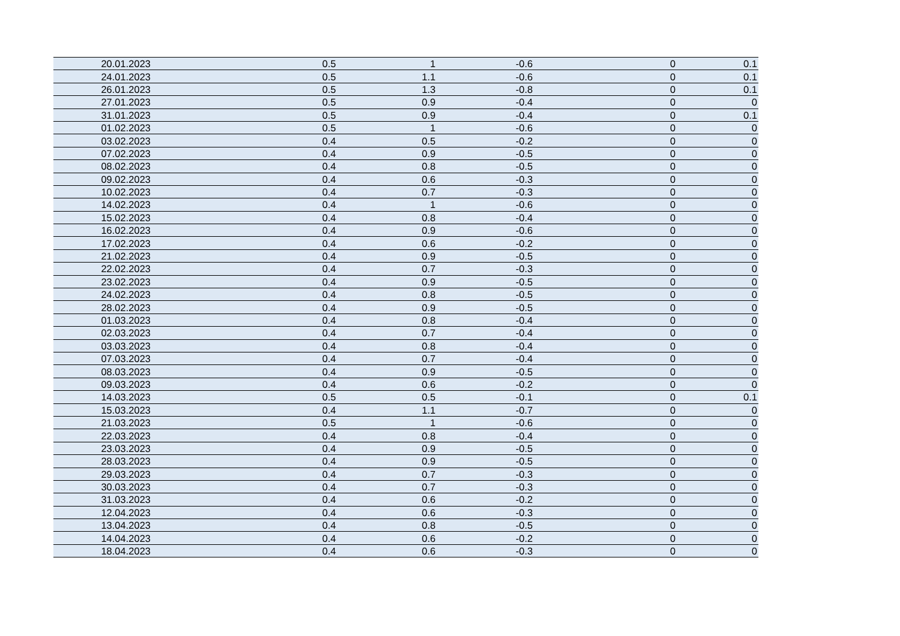| 20.01.2023 | 0.5 | 1 | -0.6 | 0 | 0.1 |
| 24.01.2023 | 0.5 | 1.1 | -0.6 | 0 | 0.1 |
| 26.01.2023 | 0.5 | 1.3 | -0.8 | 0 | 0.1 |
| 27.01.2023 | 0.5 | 0.9 | -0.4 | 0 | 0 |
| 31.01.2023 | 0.5 | 0.9 | -0.4 | 0 | 0.1 |
| 01.02.2023 | 0.5 | 1 | -0.6 | 0 | 0 |
| 03.02.2023 | 0.4 | 0.5 | -0.2 | 0 | 0 |
| 07.02.2023 | 0.4 | 0.9 | -0.5 | 0 | 0 |
| 08.02.2023 | 0.4 | 0.8 | -0.5 | 0 | 0 |
| 09.02.2023 | 0.4 | 0.6 | -0.3 | 0 | 0 |
| 10.02.2023 | 0.4 | 0.7 | -0.3 | 0 | 0 |
| 14.02.2023 | 0.4 | 1 | -0.6 | 0 | 0 |
| 15.02.2023 | 0.4 | 0.8 | -0.4 | 0 | 0 |
| 16.02.2023 | 0.4 | 0.9 | -0.6 | 0 | 0 |
| 17.02.2023 | 0.4 | 0.6 | -0.2 | 0 | 0 |
| 21.02.2023 | 0.4 | 0.9 | -0.5 | 0 | 0 |
| 22.02.2023 | 0.4 | 0.7 | -0.3 | 0 | 0 |
| 23.02.2023 | 0.4 | 0.9 | -0.5 | 0 | 0 |
| 24.02.2023 | 0.4 | 0.8 | -0.5 | 0 | 0 |
| 28.02.2023 | 0.4 | 0.9 | -0.5 | 0 | 0 |
| 01.03.2023 | 0.4 | 0.8 | -0.4 | 0 | 0 |
| 02.03.2023 | 0.4 | 0.7 | -0.4 | 0 | 0 |
| 03.03.2023 | 0.4 | 0.8 | -0.4 | 0 | 0 |
| 07.03.2023 | 0.4 | 0.7 | -0.4 | 0 | 0 |
| 08.03.2023 | 0.4 | 0.9 | -0.5 | 0 | 0 |
| 09.03.2023 | 0.4 | 0.6 | -0.2 | 0 | 0 |
| 14.03.2023 | 0.5 | 0.5 | -0.1 | 0 | 0.1 |
| 15.03.2023 | 0.4 | 1.1 | -0.7 | 0 | 0 |
| 21.03.2023 | 0.5 | 1 | -0.6 | 0 | 0 |
| 22.03.2023 | 0.4 | 0.8 | -0.4 | 0 | 0 |
| 23.03.2023 | 0.4 | 0.9 | -0.5 | 0 | 0 |
| 28.03.2023 | 0.4 | 0.9 | -0.5 | 0 | 0 |
| 29.03.2023 | 0.4 | 0.7 | -0.3 | 0 | 0 |
| 30.03.2023 | 0.4 | 0.7 | -0.3 | 0 | 0 |
| 31.03.2023 | 0.4 | 0.6 | -0.2 | 0 | 0 |
| 12.04.2023 | 0.4 | 0.6 | -0.3 | 0 | 0 |
| 13.04.2023 | 0.4 | 0.8 | -0.5 | 0 | 0 |
| 14.04.2023 | 0.4 | 0.6 | -0.2 | 0 | 0 |
| 18.04.2023 | 0.4 | 0.6 | -0.3 | 0 | 0 |